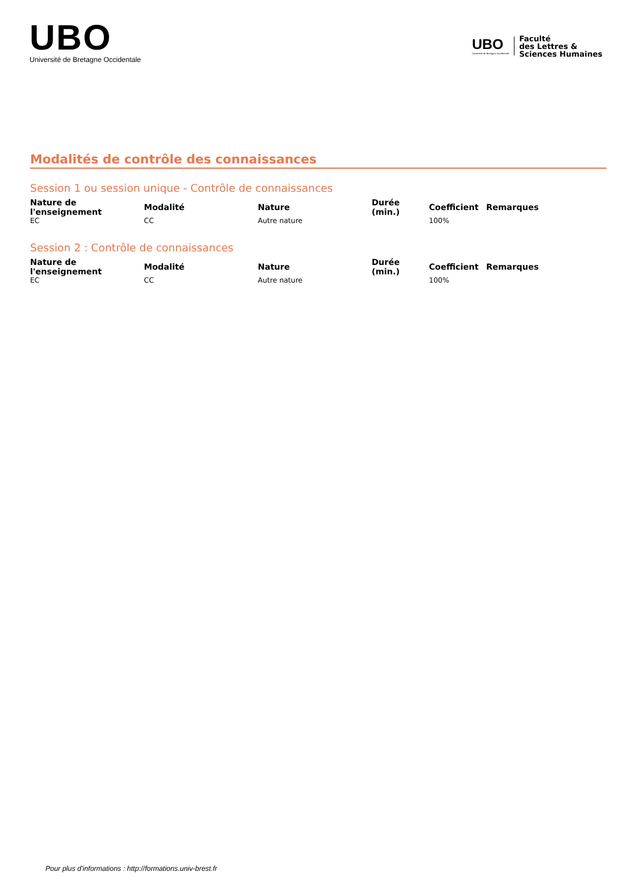UBO
Université de Bretagne Occidentale
UBO
Université de Bretagne Occidentale
Faculté
des Lettres &
Sciences Humaines
Modalités de contrôle des connaissances
Session 1 ou session unique - Contrôle de connaissances
| Nature de l'enseignement | Modalité | Nature | Durée (min.) | Coefficient | Remarques |
| --- | --- | --- | --- | --- | --- |
| EC | CC | Autre nature | | 100% | |
Session 2 : Contrôle de connaissances
| Nature de l'enseignement | Modalité | Nature | Durée (min.) | Coefficient | Remarques |
| --- | --- | --- | --- | --- | --- |
| EC | CC | Autre nature | | 100% | |
Pour plus d'informations : http://formations.univ-brest.fr